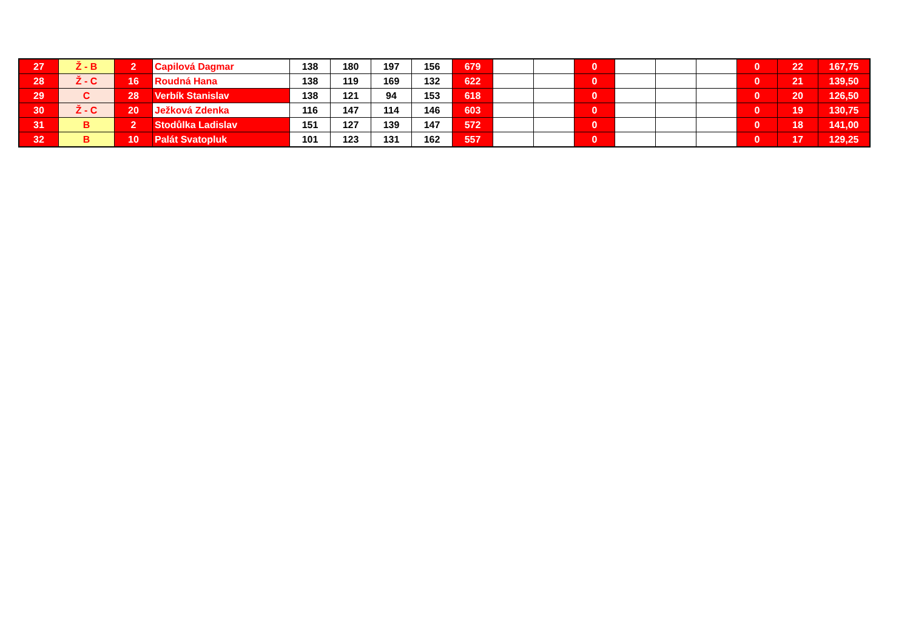| 27 | Ž - B | 2 | Capilová Dagmar | 138 | 180 | 197 | 156 | 679 | | | 0 | | | | 0 | 22 | 167,75 |
| 28 | Ž - C | 16 | Roudná Hana | 138 | 119 | 169 | 132 | 622 | | | 0 | | | | 0 | 21 | 139,50 |
| 29 | C | 28 | Verbík Stanislav | 138 | 121 | 94 | 153 | 618 | | | 0 | | | | 0 | 20 | 126,50 |
| 30 | Ž - C | 20 | Ježková Zdenka | 116 | 147 | 114 | 146 | 603 | | | 0 | | | | 0 | 19 | 130,75 |
| 31 | B | 2 | Stodůlka Ladislav | 151 | 127 | 139 | 147 | 572 | | | 0 | | | | 0 | 18 | 141,00 |
| 32 | B | 10 | Palát Svatopluk | 101 | 123 | 131 | 162 | 557 | | | 0 | | | | 0 | 17 | 129,25 |